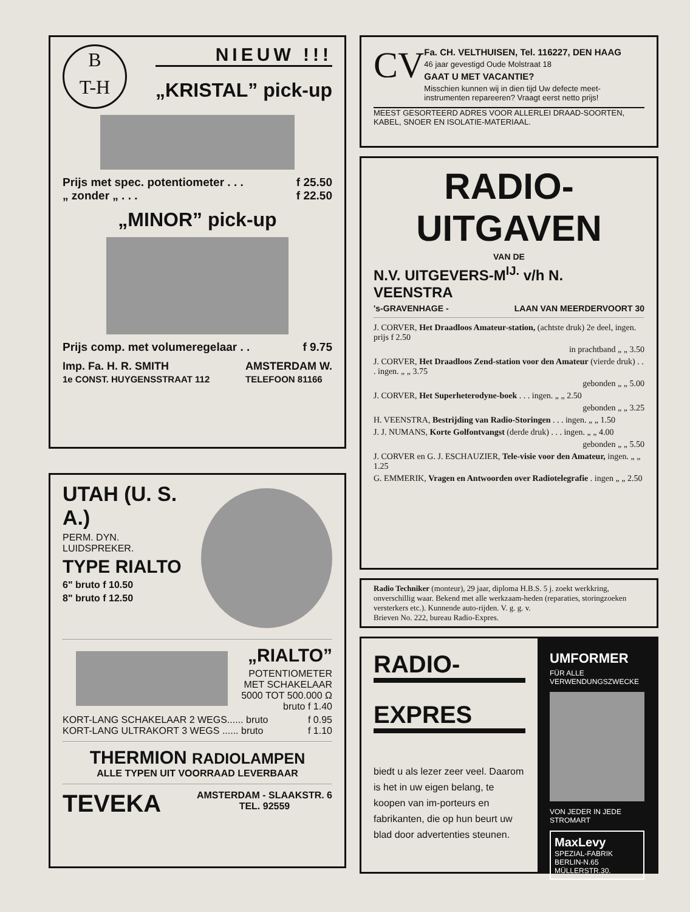B
T-H
NIEUW !!!
„KRISTAL” pick-up
Prijs met spec. potentiometer . . . f 25.50
„ zonder „ . . . f 22.50
„MINOR” pick-up
Prijs comp. met volumeregelaar . . f 9.75
Imp. Fa. H. R. SMITH
1e CONST. HUYGENSSTRAAT 112 AMSTERDAM W.
TELEFOON 81166
UTAH (U. S. A.)
PERM. DYN.
LUIDSPREKER.
TYPE RIALTO
6" bruto f 10.50
8" bruto f 12.50
„RIALTO”
POTENTIOMETER
MET SCHAKELAAR
5000 TOT 500.000 Ω
bruto f 1.40
KORT-LANG SCHAKELAAR 2 WEGS...... bruto f 0.95
KORT-LANG ULTRAKORT 3 WEGS ...... bruto f 1.10
THERMION RADIOLAMPEN
ALLE TYPEN UIT VOORRAAD LEVERBAAR
TEVEKA AMSTERDAM - SLAAKSTR. 6
TEL. 92559
CV
Fa. CH. VELTHUISEN, Tel. 116227, DEN HAAG
46 jaar gevestigd Oude Molstraat 18
GAAT U MET VACANTIE?
Misschien kunnen wij in dien tijd Uw defecte meet-instrumenten repareeren? Vraagt eerst netto prijs!
MEEST GESORTEERD ADRES VOOR ALLERLEI DRAAD-SOORTEN, KABEL, SNOER EN ISOLATIE-MATERIAAL.
RADIO-UITGAVEN
VAN DE
N.V. UITGEVERS-M<sup>IJ.</sup> v/h N. VEENSTRA
's-GRAVENHAGE - LAAN VAN MEERDERVOORT 30
J. CORVER, Het Draadloos Amateur-station, (achtste druk) 2e deel, ingen. prijs f 2.50
in prachtband „ „ 3.50
J. CORVER, Het Draadloos Zend-station voor den Amateur (vierde druk) . . . ingen. „ „ 3.75
gebonden „ „ 5.00
J. CORVER, Het Superheterodyne-boek . . . ingen. „ „ 2.50
gebonden „ „ 3.25
H. VEENSTRA, Bestrijding van Radio-Storingen . . . ingen. „ „ 1.50
J. J. NUMANS, Korte Golfontvangst (derde druk) . . . ingen. „ „ 4.00
gebonden „ „ 5.50
J. CORVER en G. J. ESCHAUZIER, Tele-visie voor den Amateur, ingen. „ „ 1.25
G. EMMERIK, Vragen en Antwoorden over Radiotelegrafie . ingen „ „ 2.50
Radio Techniker (monteur), 29 jaar, diploma H.B.S. 5 j. zoekt werkkring, onverschillig waar. Bekend met alle werkzaam-heden (reparaties, storingzoeken versterkers etc.). Kunnende auto-rijden. V. g. g. v.
Brieven No. 222, bureau Radio-Expres.
RADIO-
EXPRES
biedt u als lezer zeer veel. Daarom is het in uw eigen belang, te koopen van im-porteurs en fabrikanten, die op hun beurt uw blad door advertenties steunen.
UMFORMER
FÜR ALLE VERWENDUNGSZWECKE
VON JEDER IN JEDE STROMART
MaxLevy
SPEZIAL-FABRIK
BERLIN-N.65 MÜLLERSTR.30.